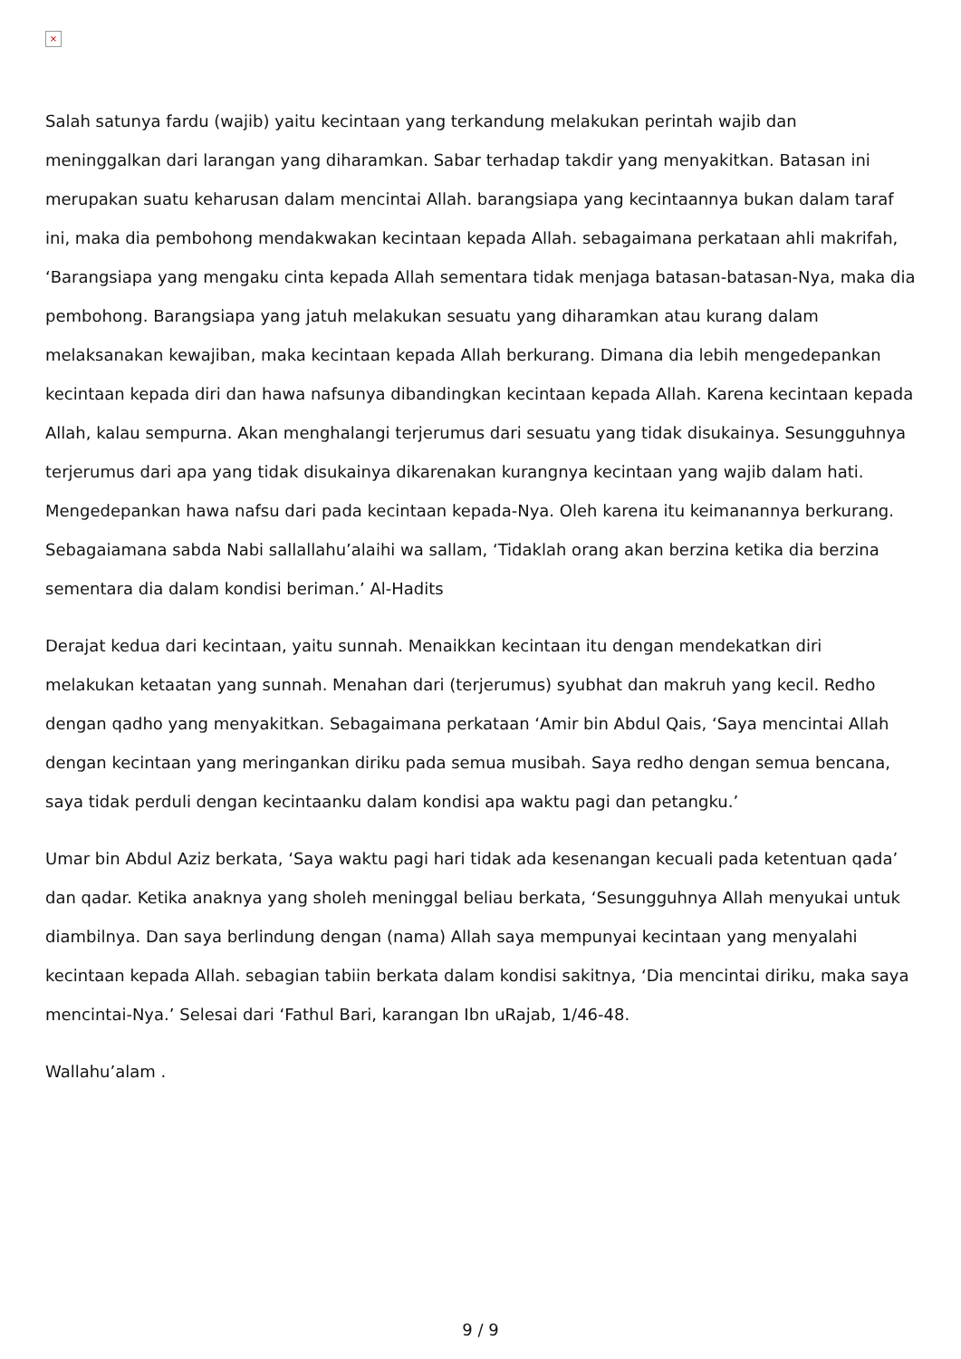×
Salah satunya fardu (wajib) yaitu kecintaan yang terkandung melakukan perintah wajib dan meninggalkan dari larangan yang diharamkan. Sabar terhadap takdir yang menyakitkan. Batasan ini merupakan suatu keharusan dalam mencintai Allah. barangsiapa yang kecintaannya bukan dalam taraf ini, maka dia pembohong mendakwakan kecintaan kepada Allah. sebagaimana perkataan ahli makrifah, ‘Barangsiapa yang mengaku cinta kepada Allah sementara tidak menjaga batasan-batasan-Nya, maka dia pembohong. Barangsiapa yang jatuh melakukan sesuatu yang diharamkan atau kurang dalam melaksanakan kewajiban, maka kecintaan kepada Allah berkurang. Dimana dia lebih mengedepankan kecintaan kepada diri dan hawa nafsunya dibandingkan kecintaan kepada Allah. Karena kecintaan kepada Allah, kalau sempurna. Akan menghalangi terjerumus dari sesuatu yang tidak disukainya. Sesungguhnya terjerumus dari apa yang tidak disukainya dikarenakan kurangnya kecintaan yang wajib dalam hati. Mengedepankan hawa nafsu dari pada kecintaan kepada-Nya. Oleh karena itu keimanannya berkurang. Sebagaiamana sabda Nabi sallallahu’alaihi wa sallam, ‘Tidaklah orang akan berzina ketika dia berzina sementara dia dalam kondisi beriman.’ Al-Hadits
Derajat kedua dari kecintaan, yaitu sunnah. Menaikkan kecintaan itu dengan mendekatkan diri melakukan ketaatan yang sunnah. Menahan dari (terjerumus) syubhat dan makruh yang kecil. Redho dengan qadho yang menyakitkan. Sebagaimana perkataan ‘Amir bin Abdul Qais, ‘Saya mencintai Allah dengan kecintaan yang meringankan diriku pada semua musibah. Saya redho dengan semua bencana, saya tidak perduli dengan kecintaanku dalam kondisi apa waktu pagi dan petangku.’
Umar bin Abdul Aziz berkata, ‘Saya waktu pagi hari tidak ada kesenangan kecuali pada ketentuan qada’ dan qadar. Ketika anaknya yang sholeh meninggal beliau berkata, ‘Sesungguhnya Allah menyukai untuk diambilnya. Dan saya berlindung dengan (nama) Allah saya mempunyai kecintaan yang menyalahi kecintaan kepada Allah. sebagian tabiin berkata dalam kondisi sakitnya, ‘Dia mencintai diriku, maka saya mencintai-Nya.’ Selesai dari ‘Fathul Bari, karangan Ibn uRajab, 1/46-48.
Wallahu’alam .
9 / 9